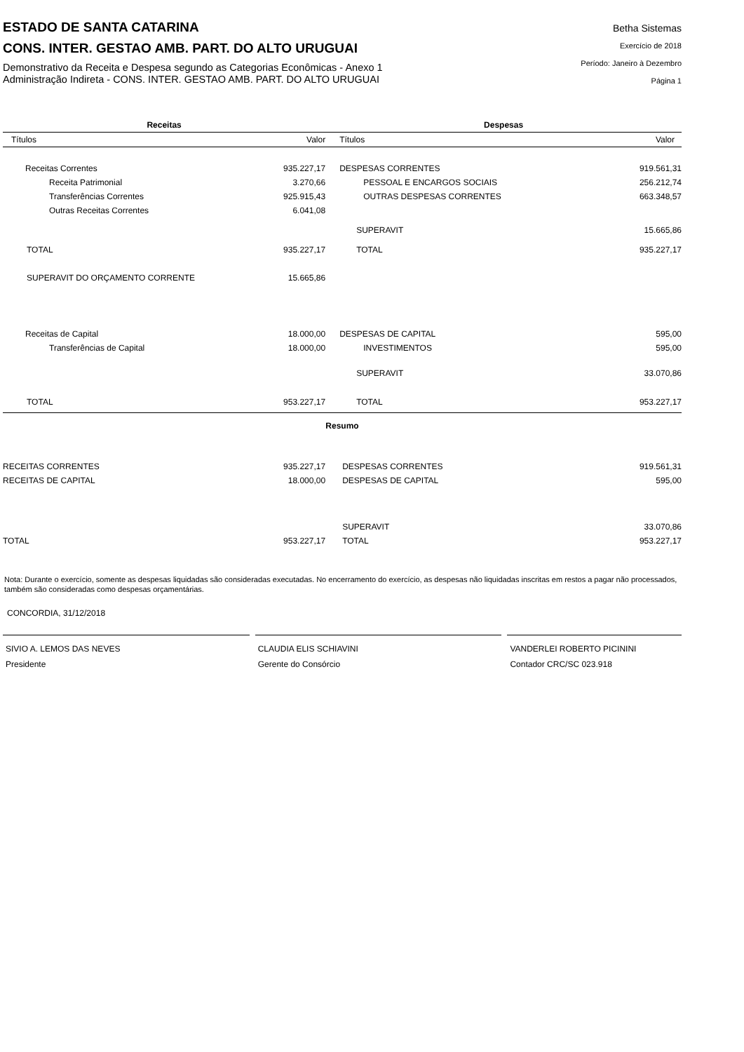ESTADO DE SANTA CATARINA
CONS. INTER. GESTAO AMB. PART. DO ALTO URUGUAI
Demonstrativo da Receita e Despesa segundo as Categorias Econômicas - Anexo 1
Administração Indireta - CONS. INTER. GESTAO AMB. PART. DO ALTO URUGUAI
Betha Sistemas
Exercício de 2018
Período: Janeiro à Dezembro
Página 1
| Receitas | | Despesas | |
| --- | --- | --- | --- |
| Títulos | Valor | Títulos | Valor |
| Receitas Correntes | 935.227,17 | DESPESAS CORRENTES | 919.561,31 |
| Receita Patrimonial | 3.270,66 | PESSOAL E ENCARGOS SOCIAIS | 256.212,74 |
| Transferências Correntes | 925.915,43 | OUTRAS DESPESAS CORRENTES | 663.348,57 |
| Outras Receitas Correntes | 6.041,08 | | |
| | | SUPERAVIT | 15.665,86 |
| TOTAL | 935.227,17 | TOTAL | 935.227,17 |
| SUPERAVIT DO ORÇAMENTO CORRENTE | 15.665,86 | | |
| Receitas de Capital | 18.000,00 | DESPESAS DE CAPITAL | 595,00 |
| Transferências de Capital | 18.000,00 | INVESTIMENTOS | 595,00 |
| | | SUPERAVIT | 33.070,86 |
| TOTAL | 953.227,17 | TOTAL | 953.227,17 |
| Resumo | | | |
| RECEITAS CORRENTES | 935.227,17 | DESPESAS CORRENTES | 919.561,31 |
| RECEITAS DE CAPITAL | 18.000,00 | DESPESAS DE CAPITAL | 595,00 |
| | | SUPERAVIT | 33.070,86 |
| TOTAL | 953.227,17 | TOTAL | 953.227,17 |
Nota: Durante o exercício, somente as despesas liquidadas são consideradas executadas. No encerramento do exercício, as despesas não liquidadas inscritas em restos a pagar não processados, também são consideradas como despesas orçamentárias.
CONCORDIA, 31/12/2018
SIVIO A. LEMOS DAS NEVES
Presidente
CLAUDIA ELIS SCHIAVINI
Gerente do Consórcio
VANDERLEI ROBERTO PICININI
Contador CRC/SC 023.918